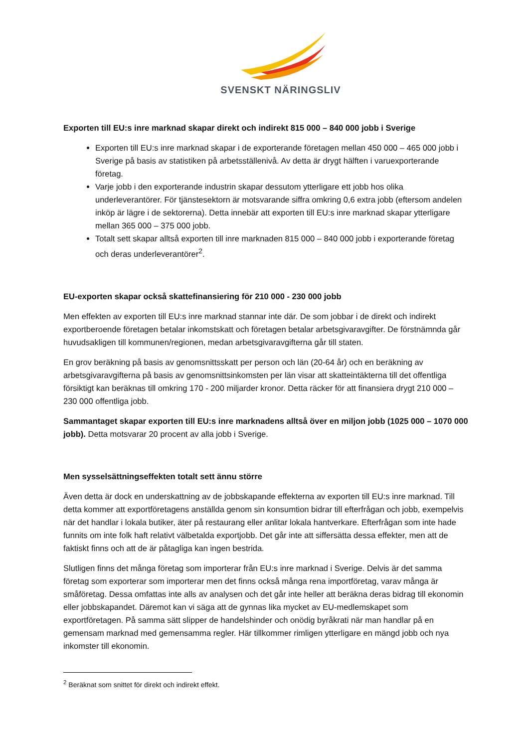SVENSKT NÄRINGSLIV
Exporten till EU:s inre marknad skapar direkt och indirekt 815 000 – 840 000 jobb i Sverige
Exporten till EU:s inre marknad skapar i de exporterande företagen mellan 450 000 – 465 000 jobb i Sverige på basis av statistiken på arbetsställenivå. Av detta är drygt hälften i varuexporterande företag.
Varje jobb i den exporterande industrin skapar dessutom ytterligare ett jobb hos olika underleverantörer. För tjänstesektorn är motsvarande siffra omkring 0,6 extra jobb (eftersom andelen inköp är lägre i de sektorerna). Detta innebär att exporten till EU:s inre marknad skapar ytterligare mellan 365 000 – 375 000 jobb.
Totalt sett skapar alltså exporten till inre marknaden 815 000 – 840 000 jobb i exporterande företag och deras underleverantörer<sup>2</sup>.
EU-exporten skapar också skattefinansiering för 210 000 - 230 000 jobb
Men effekten av exporten till EU:s inre marknad stannar inte där. De som jobbar i de direkt och indirekt exportberoende företagen betalar inkomstskatt och företagen betalar arbetsgivaravgifter. De förstnämnda går huvudsakligen till kommunen/regionen, medan arbetsgivaravgifterna går till staten.
En grov beräkning på basis av genomsnittsskatt per person och län (20-64 år) och en beräkning av arbetsgivaravgifterna på basis av genomsnittsinkomsten per län visar att skatteintäkterna till det offentliga försiktigt kan beräknas till omkring 170 - 200 miljarder kronor. Detta räcker för att finansiera drygt 210 000 – 230 000 offentliga jobb.
Sammantaget skapar exporten till EU:s inre marknadens alltså över en miljon jobb (1025 000 – 1070 000 jobb). Detta motsvarar 20 procent av alla jobb i Sverige.
Men sysselsättningseffekten totalt sett ännu större
Även detta är dock en underskattning av de jobbskapande effekterna av exporten till EU:s inre marknad. Till detta kommer att exportföretagens anställda genom sin konsumtion bidrar till efterfrågan och jobb, exempelvis när det handlar i lokala butiker, äter på restaurang eller anlitar lokala hantverkare. Efterfrågan som inte hade funnits om inte folk haft relativt välbetalda exportjobb. Det går inte att siffersätta dessa effekter, men att de faktiskt finns och att de är påtagliga kan ingen bestrida.
Slutligen finns det många företag som importerar från EU:s inre marknad i Sverige. Delvis är det samma företag som exporterar som importerar men det finns också många rena importföretag, varav många är småföretag. Dessa omfattas inte alls av analysen och det går inte heller att beräkna deras bidrag till ekonomin eller jobbskapandet. Däremot kan vi säga att de gynnas lika mycket av EU-medlemskapet som exportföretagen. På samma sätt slipper de handelshinder och onödig byråkrati när man handlar på en gemensam marknad med gemensamma regler. Här tillkommer rimligen ytterligare en mängd jobb och nya inkomster till ekonomin.
<sup>2</sup> Beräknat som snittet för direkt och indirekt effekt.